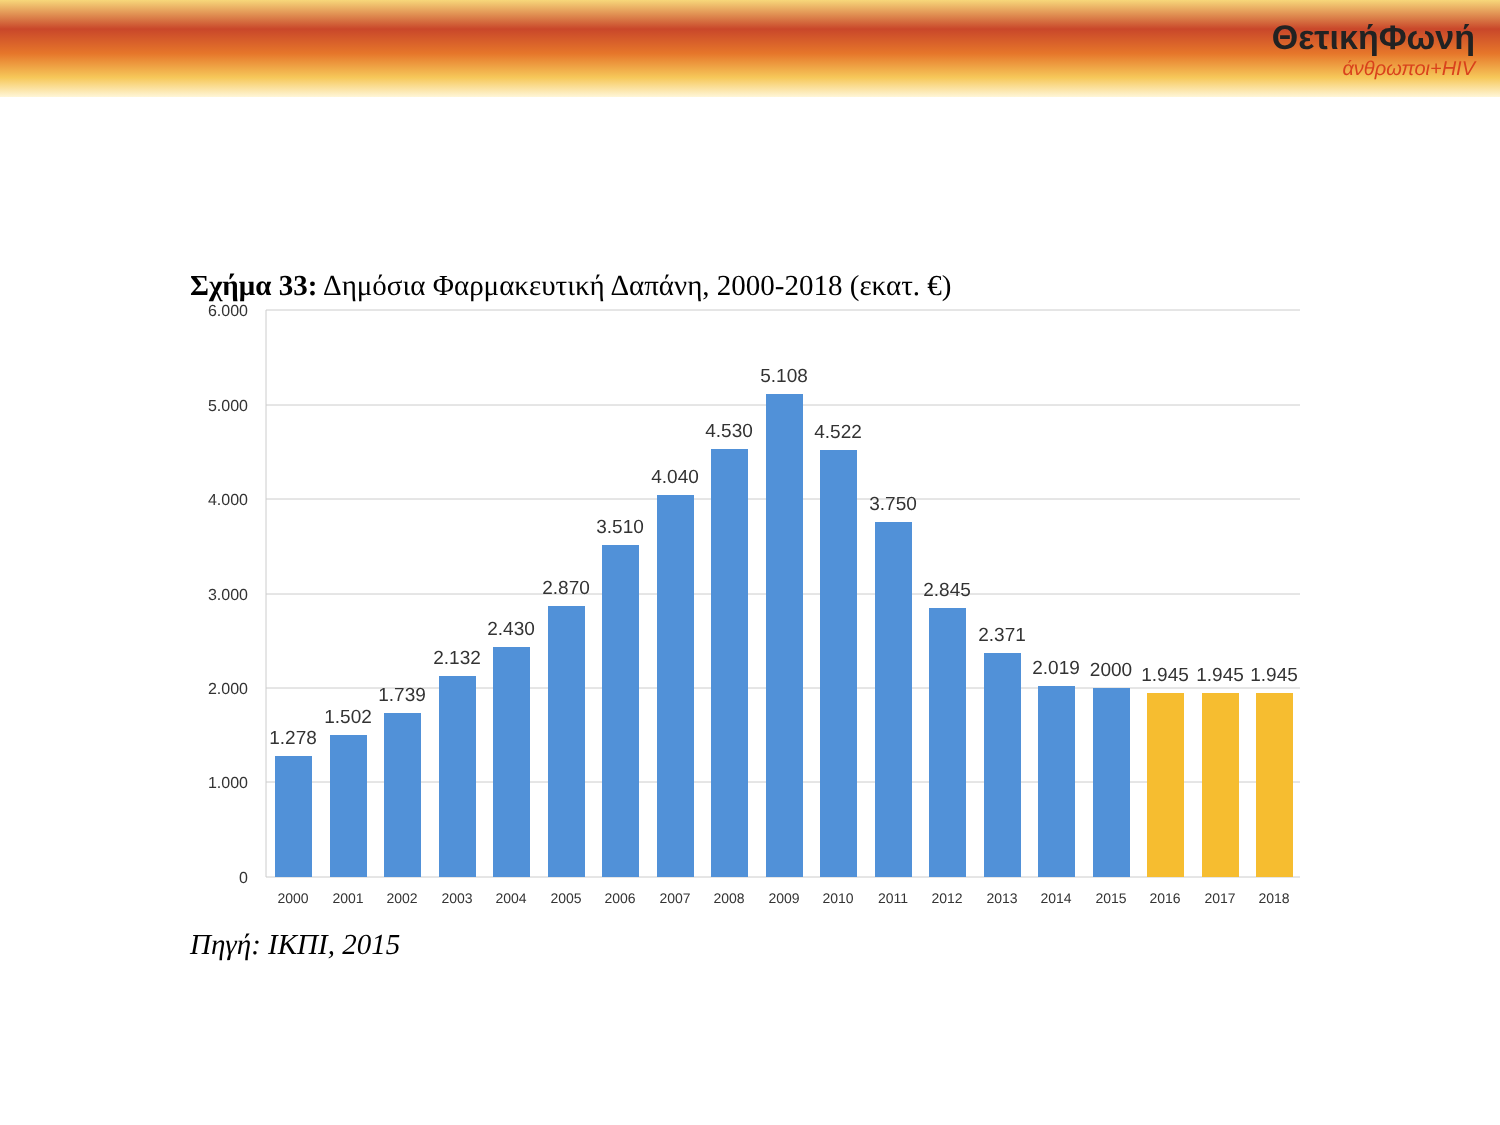ΘετικήΦωνή
άνθρωποι+HIV
Σχήμα 33: Δημόσια Φαρμακευτική Δαπάνη, 2000-2018 (εκατ. €)
6.000
5.000
4.000
3.000
2.000
1.000
0
1.278
1.502
1.739
2.132
2.430
2.870
3.510
4.040
4.530
5.108
4.522
3.750
2.845
2.371
2.019
2000
1.945
1.945
1.945
2000
2001
2002
2003
2004
2005
2006
2007
2008
2009
2010
2011
2012
2013
2014
2015
2016
2017
2018
Πηγή: ΙΚΠΙ, 2015